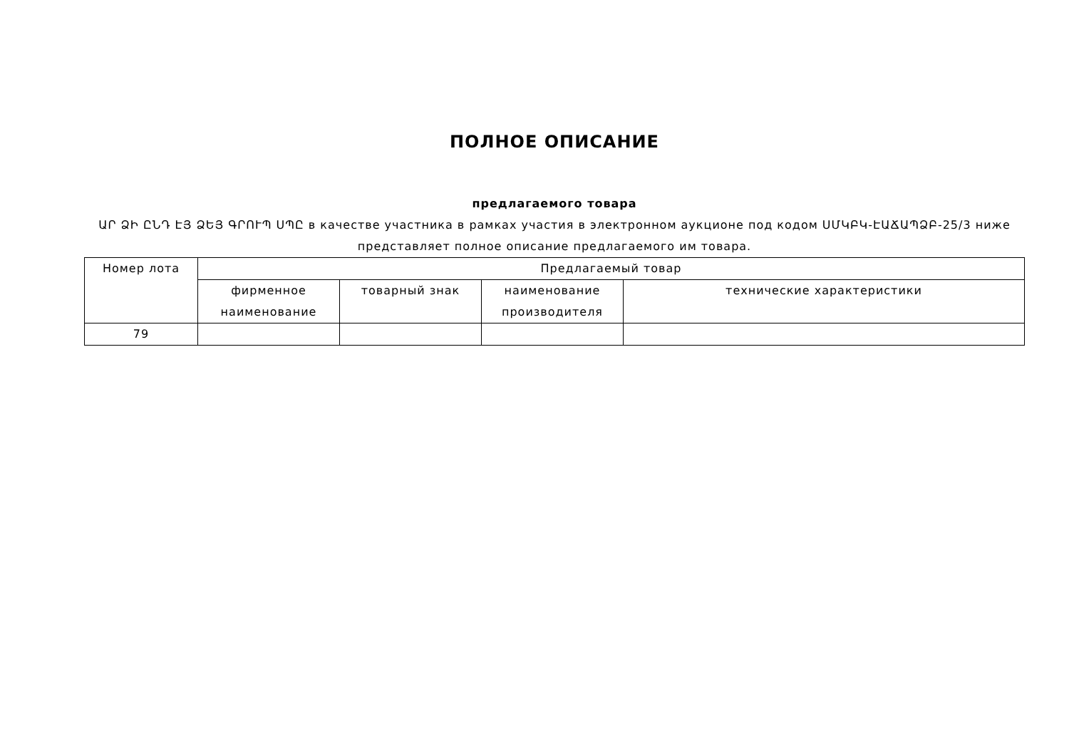ПОЛНОЕ ОПИСАНИЕ
предлагаемого товара
ԱՐ ՁԻ ԸՆԴ ԷՅ ՁԵՅ ԳՐՈՒՊ ՍՊԸ в качестве участника в рамках участия в электронном аукционе под кодом ՍՄԿԲԿ-ԷԱՃԱՊՁԲ-25/3 ниже представляет полное описание предлагаемого им товара.
| Номер лота | Предлагаемый товар | | | |
| --- | --- | --- | --- | --- |
| | фирменное наименование | товарный знак | наименование производителя | технические характеристики |
| 79 | | | | |